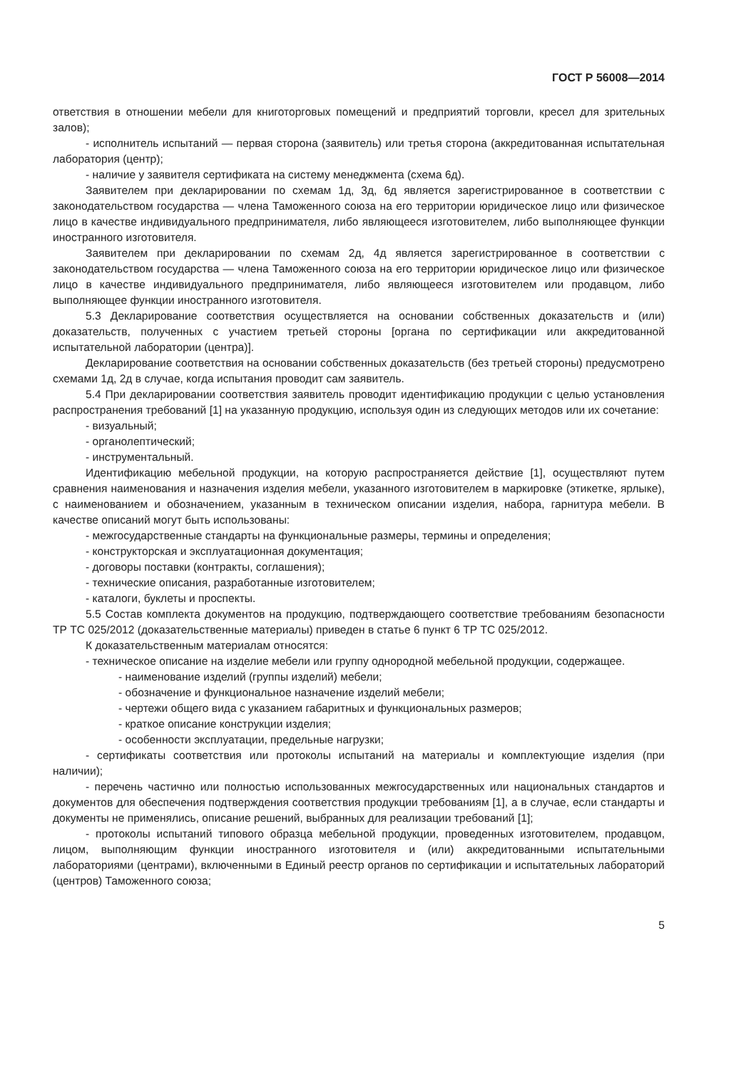ГОСТ Р 56008—2014
ответствия в отношении мебели для книготорговых помещений и предприятий торговли, кресел для зрительных залов);
- исполнитель испытаний — первая сторона (заявитель) или третья сторона (аккредитованная испытательная лаборатория (центр);
- наличие у заявителя сертификата на систему менеджмента (схема 6д).
Заявителем при декларировании по схемам 1д, 3д, 6д является зарегистрированное в соответствии с законодательством государства — члена Таможенного союза на его территории юридическое лицо или физическое лицо в качестве индивидуального предпринимателя, либо являющееся изготовителем, либо выполняющее функции иностранного изготовителя.
Заявителем при декларировании по схемам 2д, 4д является зарегистрированное в соответствии с законодательством государства — члена Таможенного союза на его территории юридическое лицо или физическое лицо в качестве индивидуального предпринимателя, либо являющееся изготовителем или продавцом, либо выполняющее функции иностранного изготовителя.
5.3 Декларирование соответствия осуществляется на основании собственных доказательств и (или) доказательств, полученных с участием третьей стороны [органа по сертификации или аккредитованной испытательной лаборатории (центра)].
Декларирование соответствия на основании собственных доказательств (без третьей стороны) предусмотрено схемами 1д, 2д в случае, когда испытания проводит сам заявитель.
5.4 При декларировании соответствия заявитель проводит идентификацию продукции с целью установления распространения требований [1] на указанную продукцию, используя один из следующих методов или их сочетание:
- визуальный;
- органолептический;
- инструментальный.
Идентификацию мебельной продукции, на которую распространяется действие [1], осуществляют путем сравнения наименования и назначения изделия мебели, указанного изготовителем в маркировке (этикетке, ярлыке), с наименованием и обозначением, указанным в техническом описании изделия, набора, гарнитура мебели. В качестве описаний могут быть использованы:
- межгосударственные стандарты на функциональные размеры, термины и определения;
- конструкторская и эксплуатационная документация;
- договоры поставки (контракты, соглашения);
- технические описания, разработанные изготовителем;
- каталоги, буклеты и проспекты.
5.5 Состав комплекта документов на продукцию, подтверждающего соответствие требованиям безопасности ТР ТС 025/2012 (доказательственные материалы) приведен в статье 6 пункт 6 ТР ТС 025/2012.
К доказательственным материалам относятся:
- техническое описание на изделие мебели или группу однородной мебельной продукции, содержащее.
- наименование изделий (группы изделий) мебели;
- обозначение и функциональное назначение изделий мебели;
- чертежи общего вида с указанием габаритных и функциональных размеров;
- краткое описание конструкции изделия;
- особенности эксплуатации, предельные нагрузки;
- сертификаты соответствия или протоколы испытаний на материалы и комплектующие изделия (при наличии);
- перечень частично или полностью использованных межгосударственных или национальных стандартов и документов для обеспечения подтверждения соответствия продукции требованиям [1], а в случае, если стандарты и документы не применялись, описание решений, выбранных для реализации требований [1];
- протоколы испытаний типового образца мебельной продукции, проведенных изготовителем, продавцом, лицом, выполняющим функции иностранного изготовителя и (или) аккредитованными испытательными лабораториями (центрами), включенными в Единый реестр органов по сертификации и испытательных лабораторий (центров) Таможенного союза;
5